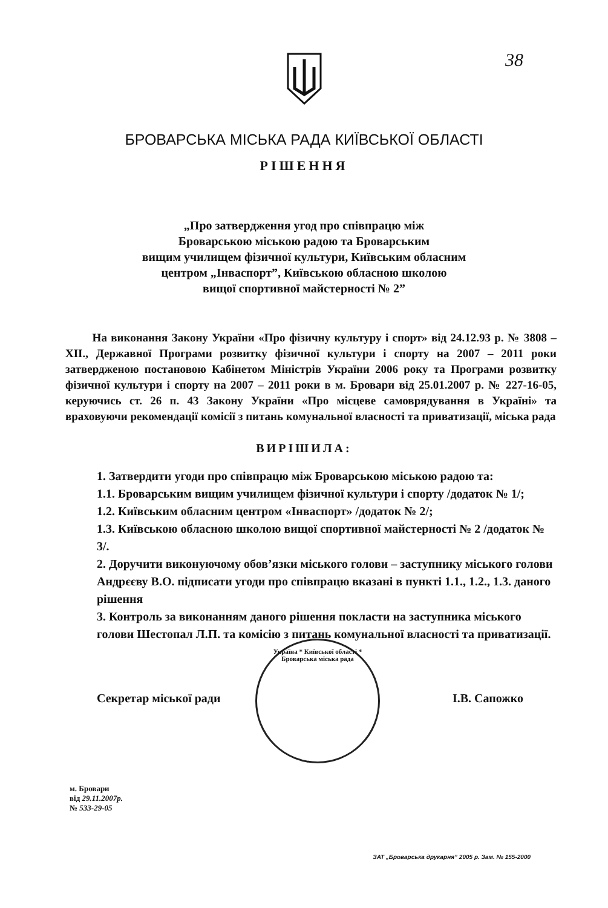38
БРОВАРСЬКА МІСЬКА РАДА КИЇВСЬКОЇ ОБЛАСТІ
РІШЕННЯ
„Про затвердження угод про співпрацю між
Броварською міською радою та Броварським
вищим училищем фізичної культури, Київським обласним
центром „Інваспорт”, Київською обласною школою
вищої спортивної майстерності № 2”
На виконання Закону України «Про фізичну культуру і спорт» від 24.12.93 р. № 3808 – ХІІ., Державної Програми розвитку фізичної культури і спорту на 2007 – 2011 роки затвердженою постановою Кабінетом Міністрів України 2006 року та Програми розвитку фізичної культури і спорту на 2007 – 2011 роки в м. Бровари від 25.01.2007 р. № 227-16-05, керуючись ст. 26 п. 43 Закону України «Про місцеве самоврядування в Україні» та враховуючи рекомендації комісії з питань комунальної власності та приватизації, міська рада
ВИРІШИЛА:
1. Затвердити угоди про співпрацю між Броварською міською радою та:
1.1. Броварським вищим училищем фізичної культури і спорту /додаток № 1/;
1.2. Київським обласним центром «Інваспорт» /додаток № 2/;
1.3. Київською обласною школою вищої спортивної майстерності № 2 /додаток № 3/.
2. Доручити виконуючому обов’язки міського голови – заступнику міського голови Андрєєву В.О. підписати угоди про співпрацю вказані в пункті 1.1., 1.2., 1.3. даного рішення
3. Контроль за виконанням даного рішення покласти на заступника міського голови Шестопал Л.П. та комісію з питань комунальної власності та приватизації.
Секретар міської ради І.В. Сапожко
Україна * Київської області * Броварська міська рада
м. Бровари
від 29.11.2007р.
№ 533-29-05
ЗАТ „Броварська друкарня” 2005 р. Зам. № 155-2000